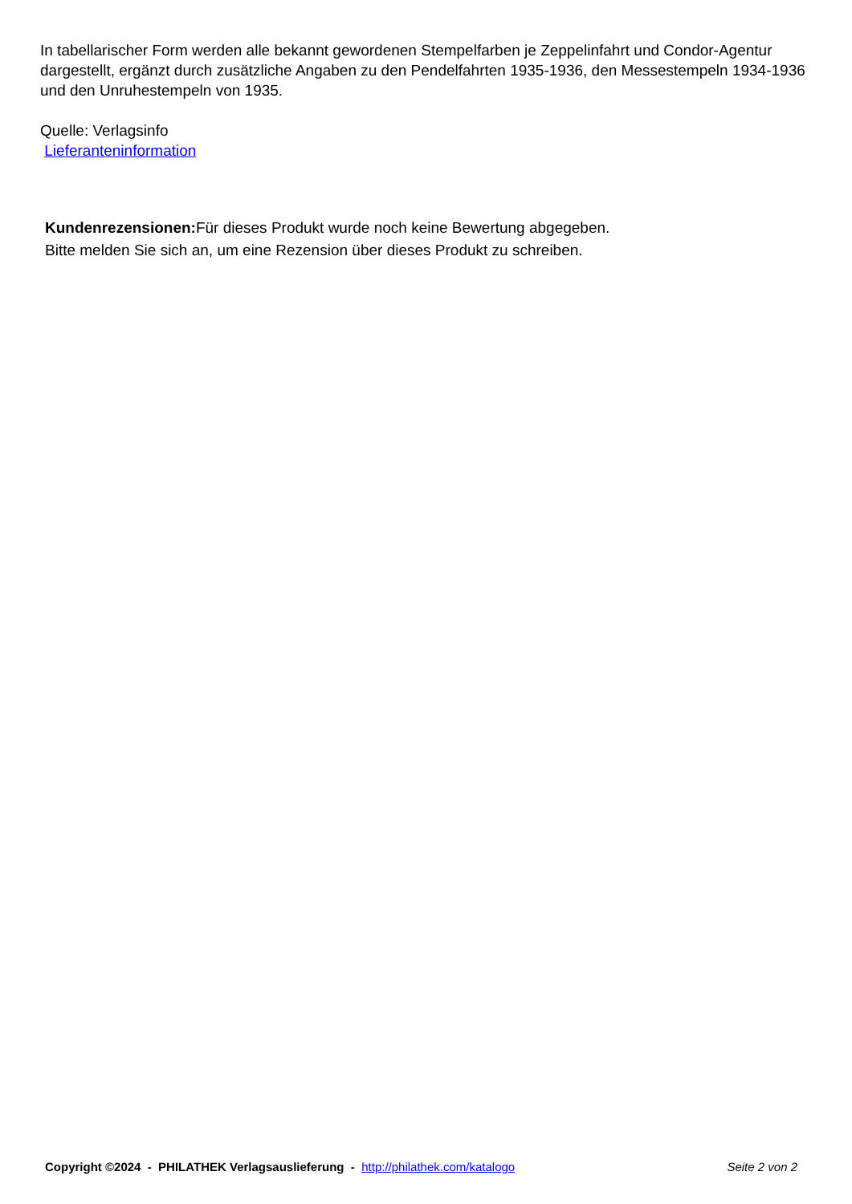In tabellarischer Form werden alle bekannt gewordenen Stempelfarben je Zeppelinfahrt und Condor-Agentur dargestellt, ergänzt durch zusätzliche Angaben zu den Pendelfahrten 1935-1936, den Messestempeln 1934-1936 und den Unruhestempeln von 1935.
Quelle: Verlagsinfo
Lieferanteninformation
Kundenrezensionen: Für dieses Produkt wurde noch keine Bewertung abgegeben.
Bitte melden Sie sich an, um eine Rezension über dieses Produkt zu schreiben.
Copyright ©2024 - PHILATHEK Verlagsauslieferung - http://philathek.com/katalogo Seite 2 von 2